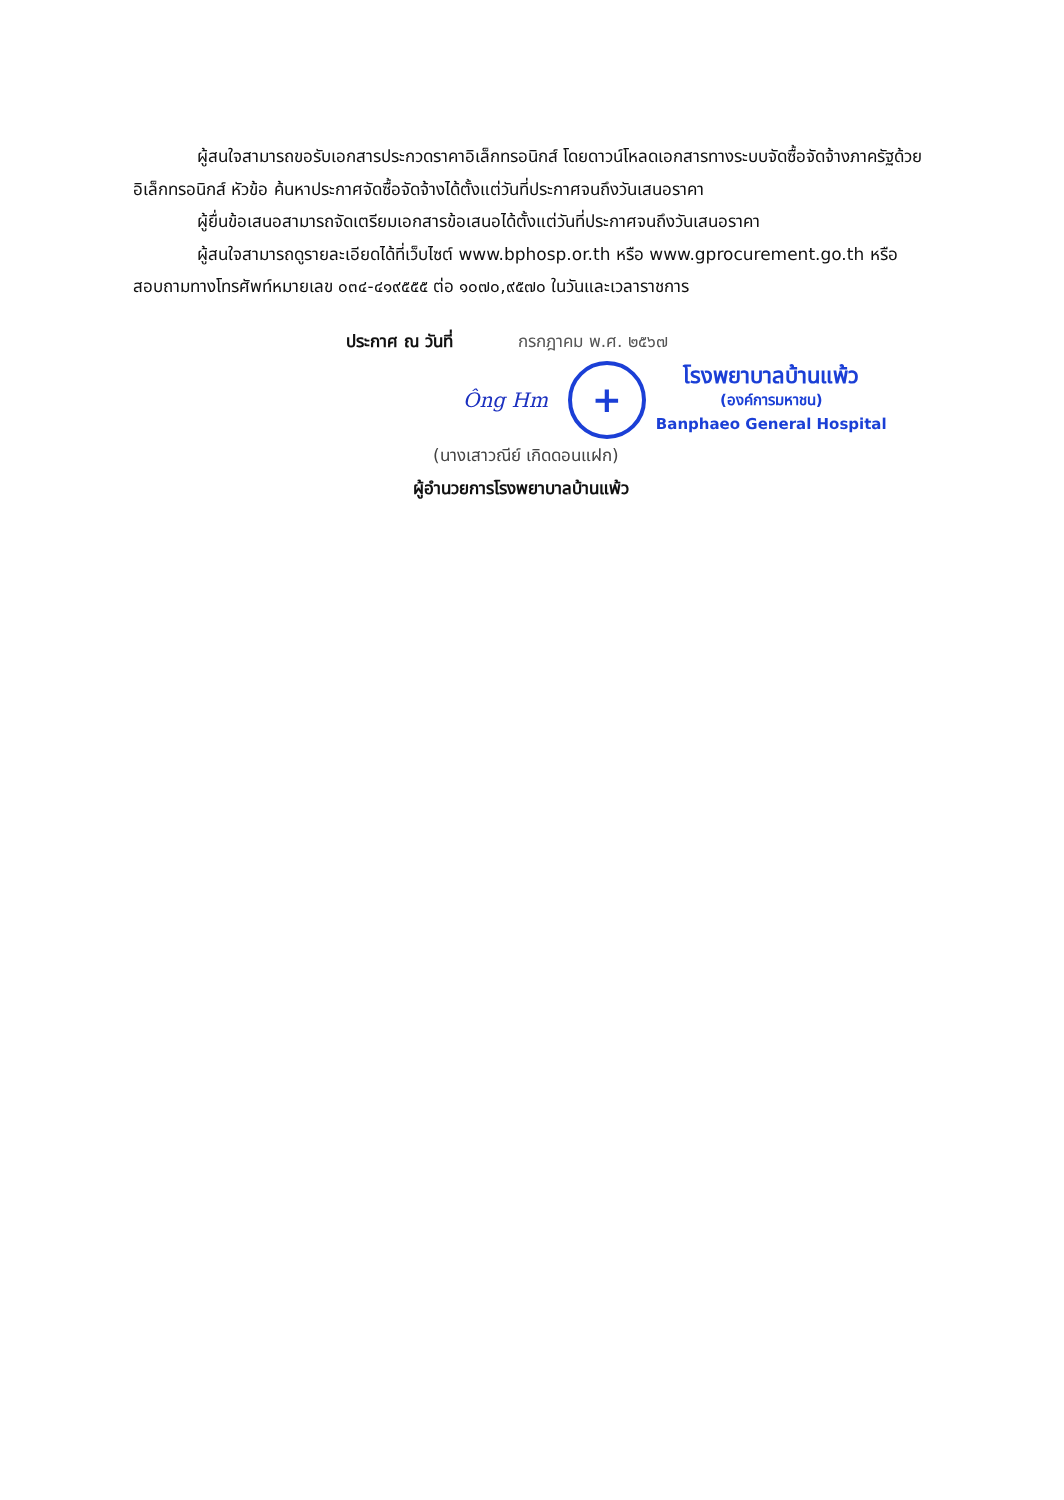ผู้สนใจสามารถขอรับเอกสารประกวดราคาอิเล็กทรอนิกส์ โดยดาวน์โหลดเอกสารทางระบบจัดซื้อจัดจ้างภาครัฐด้วยอิเล็กทรอนิกส์ หัวข้อ ค้นหาประกาศจัดซื้อจัดจ้างได้ตั้งแต่วันที่ประกาศจนถึงวันเสนอราคา
ผู้ยื่นข้อเสนอสามารถจัดเตรียมเอกสารข้อเสนอได้ตั้งแต่วันที่ประกาศจนถึงวันเสนอราคา
ผู้สนใจสามารถดูรายละเอียดได้ที่เว็บไซต์ www.bphosp.or.th หรือ www.gprocurement.go.th หรือสอบถามทางโทรศัพท์หมายเลข ๐๓๔-๔๑๙๕๕๕ ต่อ ๑๐๗๐,๙๕๗๐ ในวันและเวลาราชการ
ประกาศ ณ วันที่ กรกฎาคม พ.ศ. ๒๕๖๗
Ông Hm
+
โรงพยาบาลบ้านแพ้ว
(องค์การมหาชน)
Banphaeo General Hospital
(นางเสาวณีย์ เกิดดอนแฝก)
ผู้อำนวยการโรงพยาบาลบ้านแพ้ว